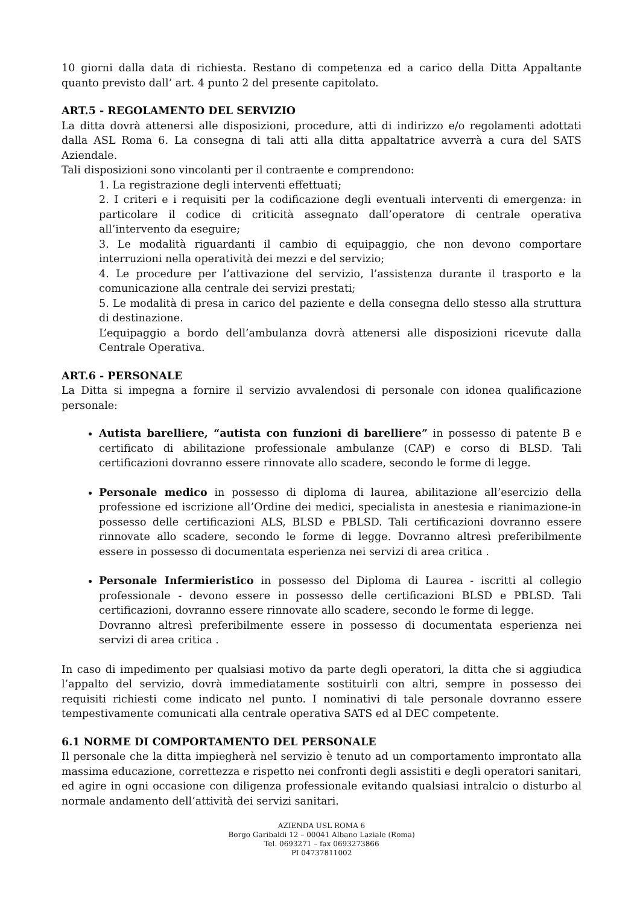10 giorni dalla data di richiesta. Restano di competenza ed a carico della Ditta Appaltante quanto previsto dall’ art. 4 punto 2 del presente capitolato.
ART.5 - REGOLAMENTO DEL SERVIZIO
La ditta dovrà attenersi alle disposizioni, procedure, atti di indirizzo e/o regolamenti adottati dalla ASL Roma 6. La consegna di tali atti alla ditta appaltatrice avverrà a cura del SATS Aziendale.
Tali disposizioni sono vincolanti per il contraente e comprendono:
1. La registrazione degli interventi effettuati;
2. I criteri e i requisiti per la codificazione degli eventuali interventi di emergenza: in particolare il codice di criticità assegnato dall’operatore di centrale operativa all’intervento da eseguire;
3. Le modalità riguardanti il cambio di equipaggio, che non devono comportare interruzioni nella operatività dei mezzi e del servizio;
4. Le procedure per l’attivazione del servizio, l’assistenza durante il trasporto e la comunicazione alla centrale dei servizi prestati;
5. Le modalità di presa in carico del paziente e della consegna dello stesso alla struttura di destinazione.
L’equipaggio a bordo dell’ambulanza dovrà attenersi alle disposizioni ricevute dalla Centrale Operativa.
ART.6 - PERSONALE
La Ditta si impegna a fornire il servizio avvalendosi di personale con idonea qualificazione personale:
Autista barelliere, “autista con funzioni di barelliere” in possesso di patente B e certificato di abilitazione professionale ambulanze (CAP) e corso di BLSD. Tali certificazioni dovranno essere rinnovate allo scadere, secondo le forme di legge.
Personale medico in possesso di diploma di laurea, abilitazione all’esercizio della professione ed iscrizione all’Ordine dei medici, specialista in anestesia e rianimazione-in possesso delle certificazioni ALS, BLSD e PBLSD. Tali certificazioni dovranno essere rinnovate allo scadere, secondo le forme di legge. Dovranno altresì preferibilmente essere in possesso di documentata esperienza nei servizi di area critica .
Personale Infermieristico in possesso del Diploma di Laurea - iscritti al collegio professionale - devono essere in possesso delle certificazioni BLSD e PBLSD. Tali certificazioni, dovranno essere rinnovate allo scadere, secondo le forme di legge.
Dovranno altresì preferibilmente essere in possesso di documentata esperienza nei servizi di area critica .
In caso di impedimento per qualsiasi motivo da parte degli operatori, la ditta che si aggiudica l’appalto del servizio, dovrà immediatamente sostituirli con altri, sempre in possesso dei requisiti richiesti come indicato nel punto. I nominativi di tale personale dovranno essere tempestivamente comunicati alla centrale operativa SATS ed al DEC competente.
6.1 NORME DI COMPORTAMENTO DEL PERSONALE
Il personale che la ditta impiegherà nel servizio è tenuto ad un comportamento improntato alla massima educazione, correttezza e rispetto nei confronti degli assistiti e degli operatori sanitari, ed agire in ogni occasione con diligenza professionale evitando qualsiasi intralcio o disturbo al normale andamento dell’attività dei servizi sanitari.
AZIENDA USL ROMA 6
Borgo Garibaldi 12 – 00041 Albano Laziale (Roma)
Tel. 0693271 – fax 0693273866
PI 04737811002